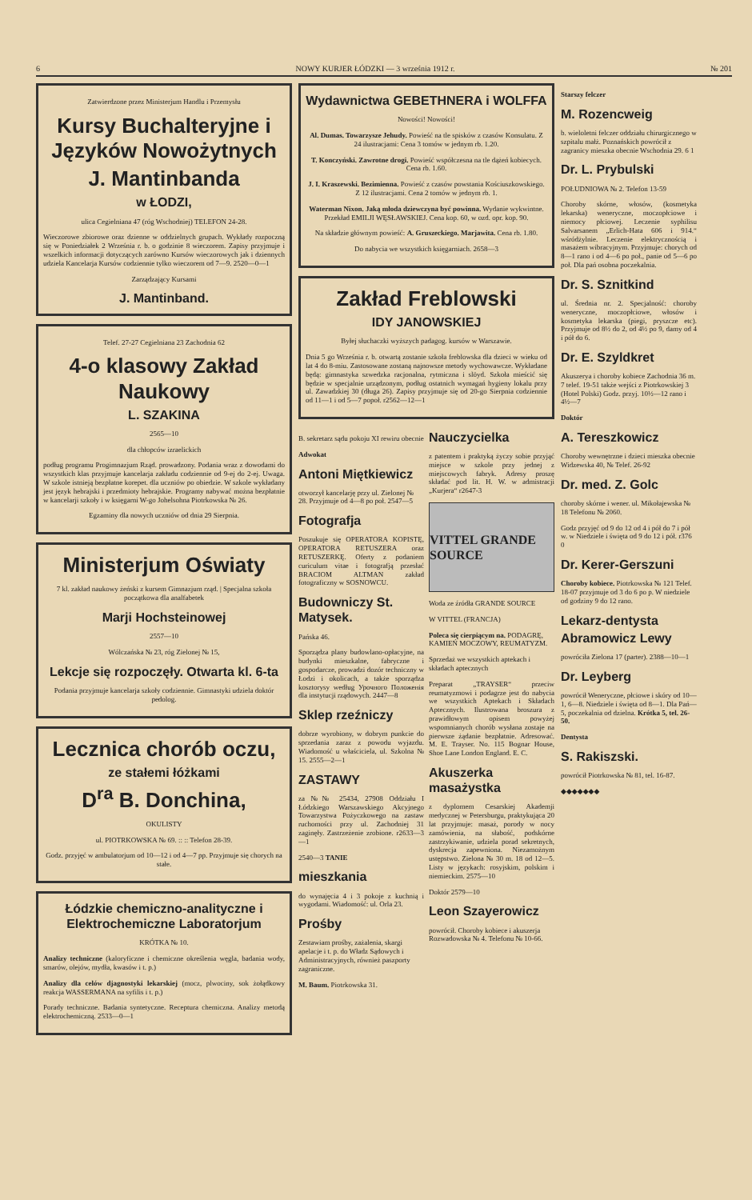6 NOWY KURJER ŁÓDZKI — 3 września 1912 r. № 201
Zatwierdzone przez Ministerjum Handlu i Przemysłu
Kursy Buchalteryjne i Języków Nowożytnych
J. Mantinbanda
w ŁODZI,
ulica Cegielniana 47 (róg Wschodniej) TELEFON 24-28.
Wieczorowe zbiorowe oraz dzienne w oddzielnych grupach. Wykłady rozpoczną się w Poniedziałek 2 Września r. b. o godzinie 8 wieczorem. Zapisy przyjmuje i wszelkich informacji dotyczących zarówno Kursów wieczorowych jak i dziennych udziela Kancelarja Kursów codziennie tylko wieczorem od 7—9. 2520—0—1
Zarządzający Kursami
J. Mantinband.
Telef. 27-27 Cegielniana 23 Zachodnia 62
4-o klasowy Zakład Naukowy
L. SZAKINA
2565—10
dla chłopców izraelickich
podług programu Progimnazjum Rząd. prowadzony. Podania wraz z dowodami do wszystkich klas przyjmuje kancelarja zakładu codziennie od 9-ej do 2-ej. Uwaga. W szkole istnieją bezpłatne korepet. dla uczniów po obiedzie. W szkole wykładany jest język hebrajski i przedmioty hebrajskie. Programy nabywać można bezpłatnie w kancelarji szkoły i w księgarni W-go Johelsohna Piotrkowska № 26.
Egzaminy dla nowych uczniów od dnia 29 Sierpnia.
Ministerjum Oświaty
7 kl. zakład naukowy żeński z kursem Gimnazjum rząd. | Specjalna szkoła początkowa dla analfabetek
Marji Hochsteinowej
2557—10
Wólczańska № 23, róg Zielonej № 15,
Lekcje się rozpoczęły. Otwarta kl. 6-ta
Podania przyjmuje kancelarja szkoły codziennie. Gimnastyki udziela doktór pedolog.
Lecznica chorób oczu,
ze stałemi łóżkami
D<sup>ra</sup> B. Donchina,
OKULISTY
ul. PIOTRKOWSKA № 69. :: :: Telefon 28-39.
Godz. przyjęć w ambulatorjum od 10—12 i od 4—7 pp. Przyjmuje się chorych na stałe.
Łódzkie chemiczno-analityczne i Elektrochemiczne Laboratorjum
KRÓTKA № 10.
Analizy techniczne (kaloryficzne i chemiczne określenia węgla, badania wody, smarów, olejów, mydła, kwasów i t. p.)
Analizy dla celów djagnostyki lekarskiej (mocz, plwociny, sok żołądkowy reakcja WASSERMANA na syfilis i t. p.)
Porady techniczne. Badania syntetyczne. Receptura chemiczna. Analizy metodą elektrochemiczną. 2533—0—1
Wydawnictwa GEBETHNERA i WOLFFA
Nowości! Nowości!
Al. Dumas. Towarzysze Jehudy. Powieść na tle spisków z czasów Konsulatu. Z 24 ilustracjami: Cena 3 tomów w jednym rb. 1.20.
T. Konczyński. Zawrotne drogi. Powieść współczesna na tle dążeń kobiecych. Cena rb. 1.60.
J. I. Kraszewski. Bezimienna. Powieść z czasów powstania Kościuszkowskiego. Z 12 ilustracjami. Cena 2 tomów w jednym rb. 1.
Waterman Nixon. Jaką młoda dziewczyna być powinna. Wydanie wykwintne. Przekład EMILJI WĘSŁAWSKIEJ. Cena kop. 60, w ozd. opr. kop. 90.
Na składzie głównym powieść: A. Gruszeckiego. Marjawita. Cena rb. 1.80.
Do nabycia we wszystkich księgarniach. 2658—3
Zakład Freblowski
IDY JANOWSKIEJ
Byłej słuchaczki wyższych padagog. kursów w Warszawie.
Dnia 5 go Września r. b. otwartą zostanie szkoła freblowska dla dzieci w wieku od lat 4 do 8-miu. Zastosowane zostaną najnowsze metody wychowawcze. Wykładane będą: gimnastyka szwedzka racjonalna, rytmiczna i slöyd. Szkoła mieścić się będzie w specjalnie urządzonym, podług ostatnich wymagań hygieny lokalu przy ul. Zawadzkiej 30 (długa 26). Zapisy przyjmuje się od 20-go Sierpnia codziennie od 11—1 i od 5—7 popoł. r2562—12—1
B. sekretarz sądu pokoju XI rewiru obecnie
Adwokat
Antoni Miętkiewicz
otworzył kancelarję przy ul. Zielonej № 28. Przyjmuje od 4—8 po poł. 2547—5
Fotografja
Poszukuje się OPERATORA KOPISTĘ, OPERATORA RETUSZERA oraz RETUSZERKĘ. Oferty z podaniem curiculum vitae i fotografją przesłać BRACIOM ALTMAN zakład fotograficzny w SOSNOWCU.
Budowniczy St. Matysek.
Pańska 46.
Sporządza plany budowlano-opłacyjne, na budynki mieszkalne, fabryczne i gospodarcze, prowadzi dozór techniczny w Łodzi i okolicach, a także sporządza kosztorysy według Урочного Положенія dla instytucji rządowych. 2447—8
Sklep rzeźniczy
dobrze wyrobiony, w dobrym punkcie do sprzedania zaraz z powodu wyjazdu. Wiadomość u właściciela, ul. Szkolna № 15. 2555—2—1
ZASTAWY
za №№ 25434, 27908 Oddziału I Łódzkiego Warszawskiego Akcyjnego Towarzystwa Pożyczkowego na zastaw ruchomości przy ul. Zachodniej 31 zaginęły. Zastrzeżenie zrobione. r2633—3—1
2540—3 TANIE
mieszkania
do wynajęcia 4 i 3 pokoje z kuchnią i wygodami. Wiadomość: ul. Orla 23.
Prośby
Zestawiam prośby, zażalenia, skargi apelacje i t. p. do Władz Sądowych i Administracyjnych, również paszporty zagraniczne.
M. Baum. Piotrkowska 31.
Nauczycielka
z patentem i praktyką życzy sobie przyjąć miejsce w szkole przy jednej z miejscowych fabryk. Adresy proszę składać pod lit. H. W. w admistracji „Kurjera“ r2647-3
VITTEL GRANDE SOURCE
Woda ze źródła GRANDE SOURCE
W VITTEL (FRANCJA)
Poleca się cierpiącym na. PODAGRĘ, KAMIEŃ MOCZOWY, REUMATYZM.
Sprzedaż we wszystkich aptekach i składach aptecznych
Preparat „TRAYSER“ przeciw reumatyzmowi i podagrze jest do nabycia we wszystkich Aptekach i Składach Aptecznych. Ilustrowana broszura z prawidłowym opisem powyżej wspomnianych chorób wysłana zostaje na pierwsze żądanie bezpłatnie. Adresować. M. E. Trayser. No. 115 Bognar House, Shoe Lane London England. E. C.
Akuszerka masażystka
z dyplomem Cesarskiej Akademji medycznej w Petersburgu, praktykująca 20 lat przyjmuje: masaż, porody w nocy zamówienia, na słabość, podskórne zastrzykiwanie, udziela porad sekretnych, dyskrecja zapewniona. Niezamożnym ustępstwo. Zielona № 30 m. 18 od 12—5. Listy w językach: rosyjskim, polskim i niemieckim. 2575—10
Doktór 2579—10
Leon Szayerowicz
powrócił. Choroby kobiece i akuszerja Rozwadowska № 4. Telefonu № 10-66.
Starszy felczer
M. Rozencweig
b. wieloletni felczer oddziału chirurgicznego w szpitalu małż. Poznańskich powrócił z zagranicy mieszka obecnie Wschodnia 29. 6 1
Dr. L. Prybulski
POŁUDNIOWA № 2. Telefon 13-59
Choroby skórne, włosów, (kosmetyka lekarska) weneryczne, moczopłciowe i niemocy płciowej. Leczenie syphilisu Salvarsanem „Erlich-Hata 606 i 914.“ wśródżylnie. Leczenie elektrycznością i masażem wibracyjnym. Przyjmuje: chorych od 8—1 rano i od 4—6 po poł., panie od 5—6 po poł. Dla pań osobna poczekalnia.
Dr. S. Sznitkind
ul. Średnia nr. 2. Specjalność: choroby weneryczne, moczopłciowe, włosów i kosmetyka lekarska (piegi, pryszcze etc). Przyjmuje od 8½ do 2, od 4½ po 9, damy od 4 i pół do 6.
Dr. E. Szyldkret
Akuszerya i choroby kobiece Zachodnia 36 m. 7 telef. 19-51 także wejści z Piotrkowskiej 3 (Hotel Polski) Godz. przyj. 10½—12 rano i 4½—7
Doktór
A. Tereszkowicz
Choroby wewnętrzne i dzieci mieszka obecnie Widzewska 40, № Telef. 26-92
Dr. med. Z. Golc
choroby skórne i wener. ul. Mikołajewska № 18 Telefonu № 2060.
Godz przyjęć od 9 do 12 od 4 i pół do 7 i pół w. w Niedziele i święta od 9 do 12 i pół. r376 0
Dr. Kerer-Gerszuni
Choroby kobiece. Piotrkowska № 121 Telef. 18-07 przyjmuje od 3 do 6 po p. W niedziele od godziny 9 do 12 rano.
Lekarz-dentysta
Abramowicz Lewy
powróciła Zielona 17 (parter). 2388—10—1
Dr. Leyberg
powrócił Weneryczne, płciowe i skóry od 10—1, 6—8. Niedziele i święta od 8—1. Dla Pań—5, poczekalnia od dzielna. Krótka 5, tel. 26-50.
Dentysta
S. Rakiszski.
powrócił Piotrkowska № 81, tel. 16-87.
◆◆◆◆◆◆◆